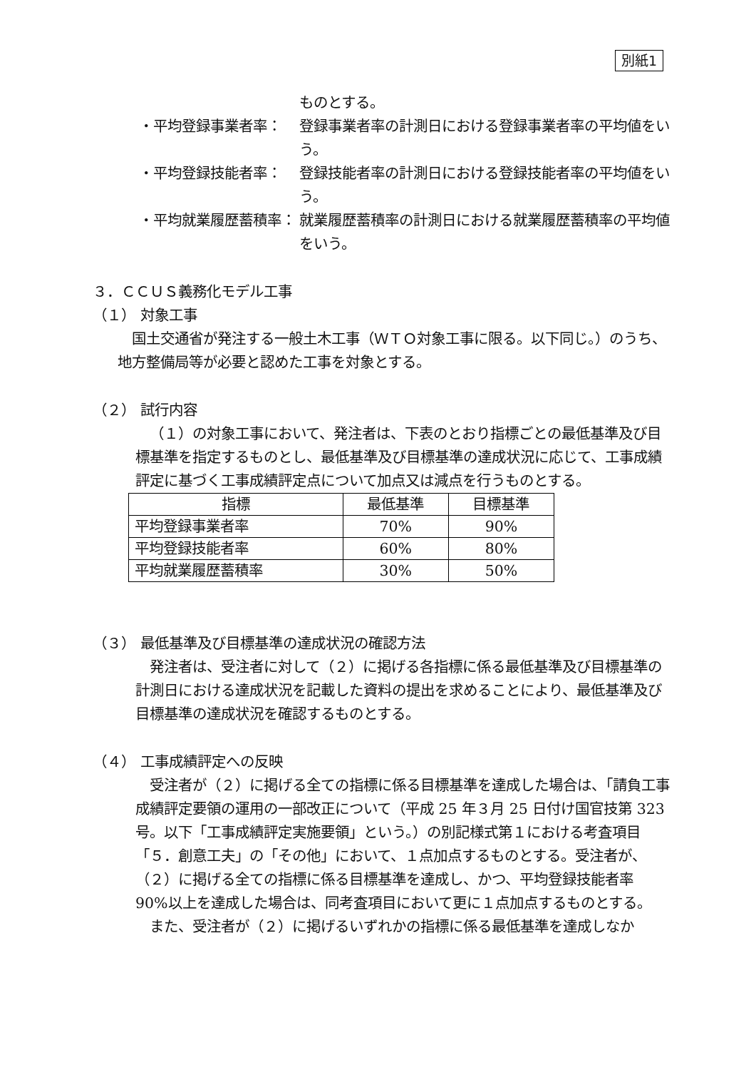別紙1
ものとする。
・平均登録事業者率： 登録事業者率の計測日における登録事業者率の平均値をいう。
・平均登録技能者率： 登録技能者率の計測日における登録技能者率の平均値をいう。
・平均就業履歴蓄積率：
就業履歴蓄積率の計測日における就業履歴蓄積率の平均値をいう。
３．ＣＣＵＳ義務化モデル工事
（１） 対象工事
国土交通省が発注する一般土木工事（ＷＴＯ対象工事に限る。以下同じ。）のうち、地方整備局等が必要と認めた工事を対象とする。
（２） 試行内容
（１）の対象工事において、発注者は、下表のとおり指標ごとの最低基準及び目標基準を指定するものとし、最低基準及び目標基準の達成状況に応じて、工事成績評定に基づく工事成績評定点について加点又は減点を行うものとする。
| 指標 | 最低基準 | 目標基準 |
| --- | --- | --- |
| 平均登録事業者率 | 70% | 90% |
| 平均登録技能者率 | 60% | 80% |
| 平均就業履歴蓄積率 | 30% | 50% |
（３） 最低基準及び目標基準の達成状況の確認方法
発注者は、受注者に対して（２）に掲げる各指標に係る最低基準及び目標基準の計測日における達成状況を記載した資料の提出を求めることにより、最低基準及び目標基準の達成状況を確認するものとする。
（４） 工事成績評定への反映
受注者が（２）に掲げる全ての指標に係る目標基準を達成した場合は、「請負工事成績評定要領の運用の一部改正について（平成 25 年３月 25 日付け国官技第 323 号。以下「工事成績評定実施要領」という。）の別記様式第１における考査項目「５．創意工夫」の「その他」において、１点加点するものとする。受注者が、（２）に掲げる全ての指標に係る目標基準を達成し、かつ、平均登録技能者率 90%以上を達成した場合は、同考査項目において更に１点加点するものとする。
また、受注者が（２）に掲げるいずれかの指標に係る最低基準を達成しなか